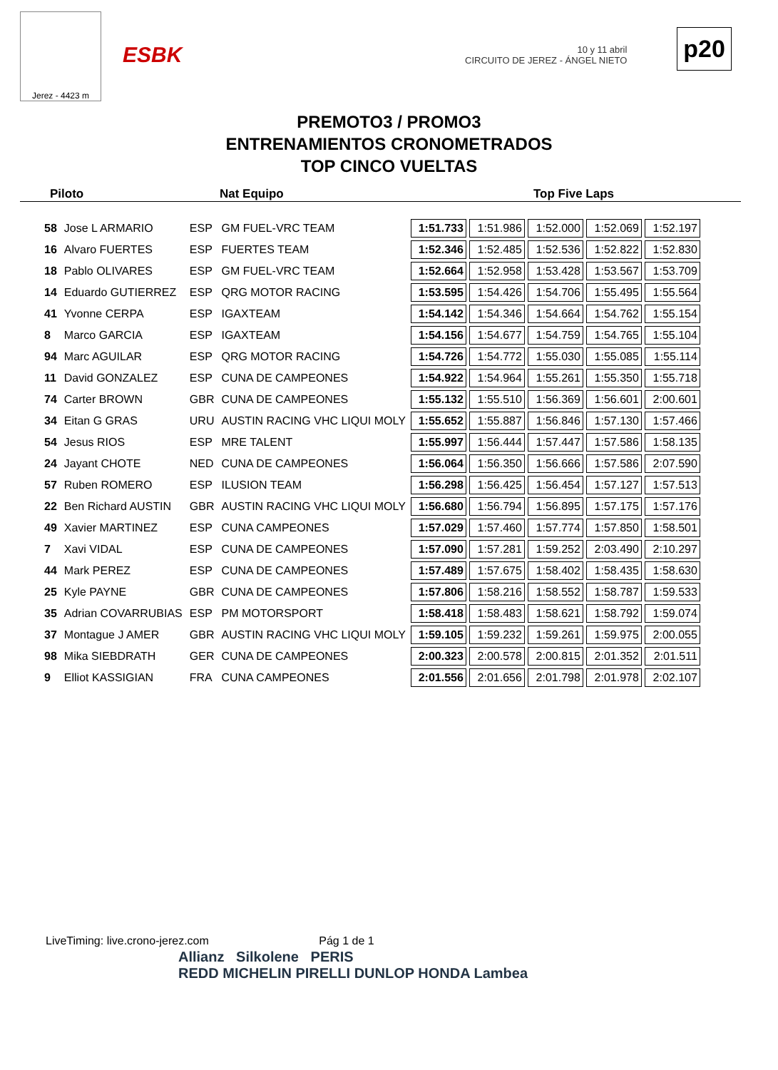Jerez - 4423 m
ESBK
10 y 11 abril
CIRCUITO DE JEREZ - ÁNGEL NIETO
p20
PREMOTO3 / PROMO3
ENTRENAMIENTOS CRONOMETRADOS
TOP CINCO VUELTAS
Piloto Nat Equipo Top Five Laps
| 58 | Jose L ARMARIO | ESP | GM FUEL-VRC TEAM | 1:51.733 | 1:51.986 | 1:52.000 | 1:52.069 | 1:52.197 |
| 16 | Alvaro FUERTES | ESP | FUERTES TEAM | 1:52.346 | 1:52.485 | 1:52.536 | 1:52.822 | 1:52.830 |
| 18 | Pablo OLIVARES | ESP | GM FUEL-VRC TEAM | 1:52.664 | 1:52.958 | 1:53.428 | 1:53.567 | 1:53.709 |
| 14 | Eduardo GUTIERREZ | ESP | QRG MOTOR RACING | 1:53.595 | 1:54.426 | 1:54.706 | 1:55.495 | 1:55.564 |
| 41 | Yvonne CERPA | ESP | IGAXTEAM | 1:54.142 | 1:54.346 | 1:54.664 | 1:54.762 | 1:55.154 |
| 8 | Marco GARCIA | ESP | IGAXTEAM | 1:54.156 | 1:54.677 | 1:54.759 | 1:54.765 | 1:55.104 |
| 94 | Marc AGUILAR | ESP | QRG MOTOR RACING | 1:54.726 | 1:54.772 | 1:55.030 | 1:55.085 | 1:55.114 |
| 11 | David GONZALEZ | ESP | CUNA DE CAMPEONES | 1:54.922 | 1:54.964 | 1:55.261 | 1:55.350 | 1:55.718 |
| 74 | Carter BROWN | GBR | CUNA DE CAMPEONES | 1:55.132 | 1:55.510 | 1:56.369 | 1:56.601 | 2:00.601 |
| 34 | Eitan G GRAS | URU | AUSTIN RACING VHC LIQUI MOLY | 1:55.652 | 1:55.887 | 1:56.846 | 1:57.130 | 1:57.466 |
| 54 | Jesus RIOS | ESP | MRE TALENT | 1:55.997 | 1:56.444 | 1:57.447 | 1:57.586 | 1:58.135 |
| 24 | Jayant CHOTE | NED | CUNA DE CAMPEONES | 1:56.064 | 1:56.350 | 1:56.666 | 1:57.586 | 2:07.590 |
| 57 | Ruben ROMERO | ESP | ILUSION TEAM | 1:56.298 | 1:56.425 | 1:56.454 | 1:57.127 | 1:57.513 |
| 22 | Ben Richard AUSTIN | GBR | AUSTIN RACING VHC LIQUI MOLY | 1:56.680 | 1:56.794 | 1:56.895 | 1:57.175 | 1:57.176 |
| 49 | Xavier MARTINEZ | ESP | CUNA CAMPEONES | 1:57.029 | 1:57.460 | 1:57.774 | 1:57.850 | 1:58.501 |
| 7 | Xavi VIDAL | ESP | CUNA DE CAMPEONES | 1:57.090 | 1:57.281 | 1:59.252 | 2:03.490 | 2:10.297 |
| 44 | Mark PEREZ | ESP | CUNA DE CAMPEONES | 1:57.489 | 1:57.675 | 1:58.402 | 1:58.435 | 1:58.630 |
| 25 | Kyle PAYNE | GBR | CUNA DE CAMPEONES | 1:57.806 | 1:58.216 | 1:58.552 | 1:58.787 | 1:59.533 |
| 35 | Adrian COVARRUBIAS | ESP | PM MOTORSPORT | 1:58.418 | 1:58.483 | 1:58.621 | 1:58.792 | 1:59.074 |
| 37 | Montague J AMER | GBR | AUSTIN RACING VHC LIQUI MOLY | 1:59.105 | 1:59.232 | 1:59.261 | 1:59.975 | 2:00.055 |
| 98 | Mika SIEBDRATH | GER | CUNA DE CAMPEONES | 2:00.323 | 2:00.578 | 2:00.815 | 2:01.352 | 2:01.511 |
| 9 | Elliot KASSIGIAN | FRA | CUNA CAMPEONES | 2:01.556 | 2:01.656 | 2:01.798 | 2:01.978 | 2:02.107 |
LiveTiming: live.crono-jerez.com Pág 1 de 1
Allianz Silkolene PERIS
REDD MICHELIN PIRELLI DUNLOP HONDA Lambea